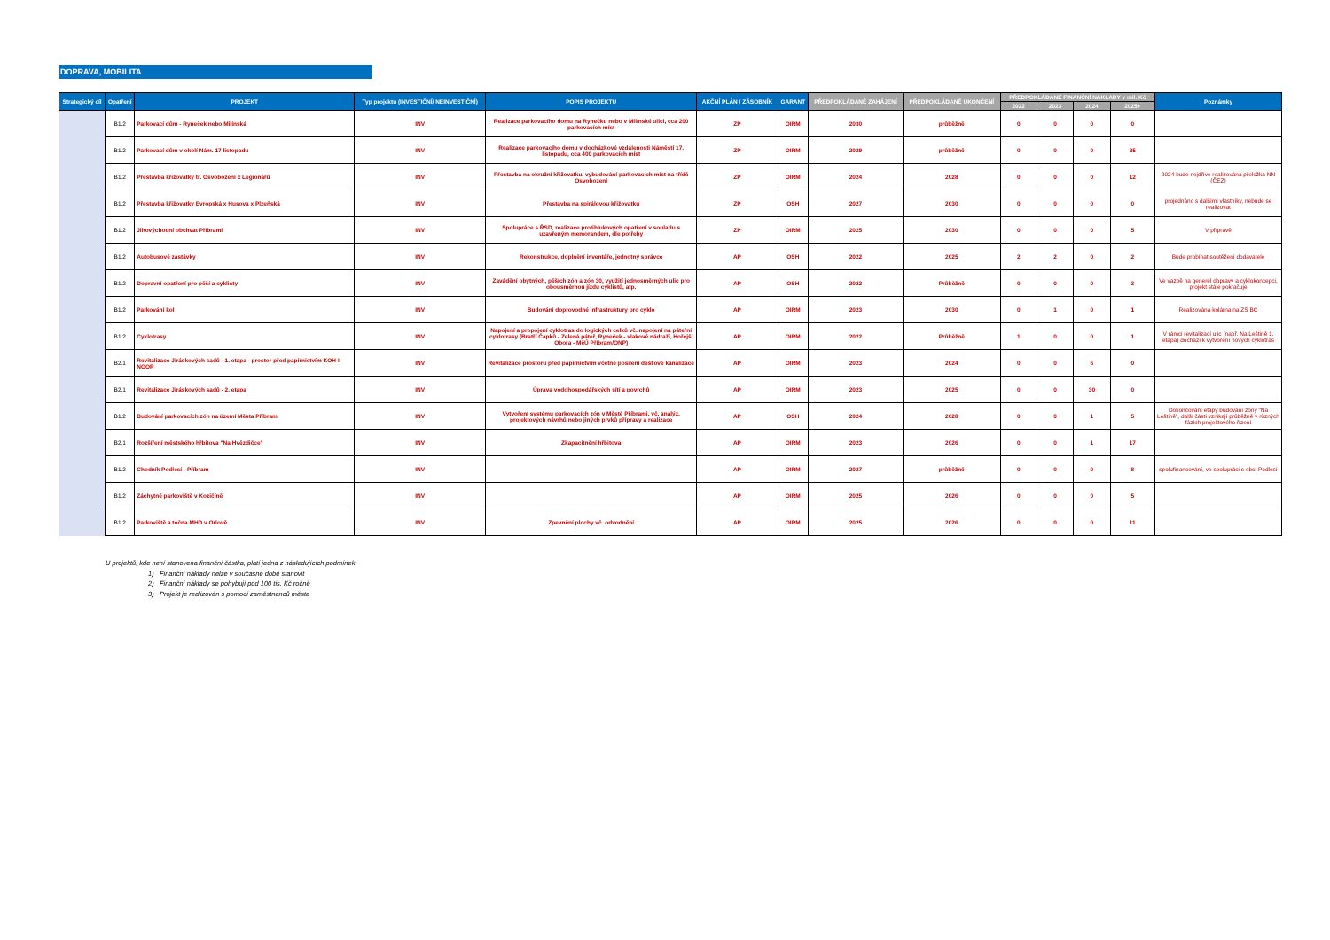DOPRAVA, MOBILITA
| Strategický cíl | Opatření | PROJEKT | Typ projektu (INVESTIČNÍ/ NEINVESTIČNÍ) | POPIS PROJEKTU | AKČNÍ PLÁN / ZÁSOBNÍK | GARANT | PŘEDPOKLÁDANÉ ZAHÁJENÍ | PŘEDPOKLÁDANÉ UKONČENÍ | PŘEDPOKLÁDANÉ FINANČNÍ NÁKLADY v mil. Kč | | | | Poznámky |
| --- | --- | --- | --- | --- | --- | --- | --- | --- | --- | --- | --- | --- | --- |
| | | | | | | | | | 2022 | 2023 | 2024 | 2025+ | |
| | B1.2 | Parkovací dům - Ryneček nebo Milínská | INV | Realizace parkovacího domu na Rynečku nebo v Milínské ulici, cca 200 parkovacích míst | ZP | OIRM | 2030 | průběžně | 0 | 0 | 0 | 0 | |
| | B1.2 | Parkovací dům v okolí Nám. 17 listopadu | INV | Realizace parkovacího domu v docházkové vzdálenosti Náměstí 17. listopadu, cca 400 parkovacích míst | ZP | OIRM | 2029 | průběžně | 0 | 0 | 0 | 35 | |
| | B1.2 | Přestavba křižovatky tř. Osvobození x Legionářů | INV | Přestavba na okružní křižovatku, vybudování parkovacích míst na třídě Osvobození | ZP | OIRM | 2024 | 2028 | 0 | 0 | 0 | 12 | 2024 bude nejdříve realizována přeložka NN (ČEZ) |
| | B1.2 | Přestavba křižovatky Evropská x Husova x Plzeňská | INV | Přestavba na spirálovou křižovatku | ZP | OSH | 2027 | 2030 | 0 | 0 | 0 | 0 | projednáno s dalšími vlastníky, nebude se realizovat |
| | B1.2 | Jihovýchodní obchvat Příbrami | INV | Spolupráce s ŘSD, realizace protihlukových opatření v souladu s uzavřeným memorandem, dle potřeby | ZP | OIRM | 2025 | 2030 | 0 | 0 | 0 | 5 | V přípravě |
| | B1.2 | Autobusové zastávky | INV | Rekonstrukce, doplnění inventáře, jednotný správce | AP | OSH | 2022 | 2025 | 2 | 2 | 0 | 2 | Bude probíhat soutěžení dodavatele |
| | B1.2 | Dopravní opatření pro pěší a cyklisty | INV | Zavádění obytných, pěších zón a zón 30, využití jednosměrných ulic pro obousměrnou jízdu cyklistů, atp. | AP | OSH | 2022 | Průběžně | 0 | 0 | 0 | 3 | Ve vazbě na generel dopravy a cyklokoncepci, projekt stále pokračuje |
| | B1.2 | Parkování kol | INV | Budování doprovodné infrastruktury pro cyklo | AP | OIRM | 2023 | 2030 | 0 | 1 | 0 | 1 | Realizována kolárna na ZŠ BČ |
| | B1.2 | Cyklotrasy | INV | Napojení a propojení cyklotras do logických celků vč. napojení na páteřní cyklotrasy (Bratří Čapků - Zelená páteř, Ryneček - vlakové nádraží, Hořejší Obora - MěÚ Příbram/ONP) | AP | OIRM | 2022 | Průběžně | 1 | 0 | 0 | 1 | V rámci revitalizací ulic (např. Na Leštině 1. etapa) dochází k vytvoření nových cyklotras |
| | B2.1 | Revitalizace Jiráskových sadů - 1. etapa - prostor před papírnictvím KOH-I-NOOR | INV | Revitalizace prostoru před papírnictvím včetně posílení dešťové kanalizace | AP | OIRM | 2023 | 2024 | 0 | 0 | 6 | 0 | |
| | B2.1 | Revitalizace Jiráskových sadů - 2. etapa | INV | Úprava vodohospodářských sítí a povrchů | AP | OIRM | 2023 | 2025 | 0 | 0 | 30 | 0 | |
| | B1.2 | Budování parkovacích zón na území Města Příbram | INV | Vytvoření systému parkovacích zón v Městě Příbrami, vč. analýz, projektových návrhů nebo jiných prvků přípravy a realizace | AP | OSH | 2024 | 2028 | 0 | 0 | 1 | 5 | Dokončování etapy budování zóny "Na Leštině", další části vznikají průběžně v různých fázích projektového řízení |
| | B2.1 | Rozšíření městského hřbitova "Na Hvězdičce" | INV | Zkapacitnění hřbitova | AP | OIRM | 2023 | 2026 | 0 | 0 | 1 | 17 | |
| | B1.2 | Chodník Podlesí - Příbram | INV | | AP | OIRM | 2027 | průběžně | 0 | 0 | 0 | 8 | spolufinancování, ve spolupráci s obcí Podlesí |
| | B1.2 | Záchytné parkoviště v Kozičíně | INV | | AP | OIRM | 2025 | 2026 | 0 | 0 | 0 | 5 | |
| | B1.2 | Parkoviště a točna MHD v Orlově | INV | Zpevnění plochy vč. odvodnění | AP | OIRM | 2025 | 2026 | 0 | 0 | 0 | 11 | |
U projektů, kde není stanovena finanční částka, platí jedna z následujících podmínek:
1) Finanční náklady nelze v současné době stanovit
2) Finanční náklady se pohybují pod 100 tis. Kč ročně
3) Projekt je realizován s pomocí zaměstnanců města